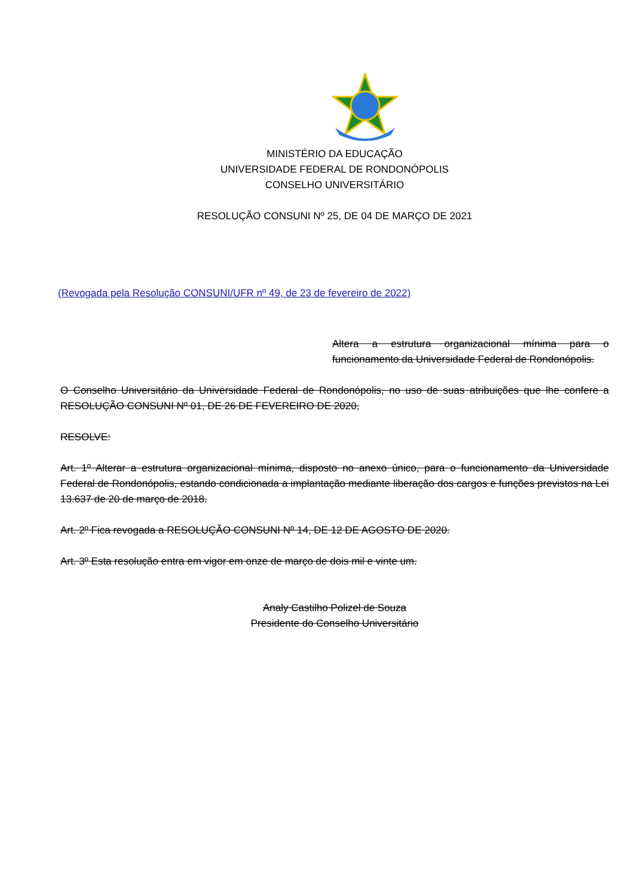MINISTÉRIO DA EDUCAÇÃO
UNIVERSIDADE FEDERAL DE RONDONÓPOLIS
CONSELHO UNIVERSITÁRIO
RESOLUÇÃO CONSUNI Nº 25, DE 04 DE MARÇO DE 2021
(Revogada pela Resolução CONSUNI/UFR nº 49, de 23 de fevereiro de 2022)
Altera a estrutura organizacional mínima para o funcionamento da Universidade Federal de Rondonópolis.
O Conselho Universitário da Universidade Federal de Rondonópolis, no uso de suas atribuições que lhe confere a RESOLUÇÃO CONSUNI Nº 01, DE 26 DE FEVEREIRO DE 2020,
RESOLVE:
Art. 1º Alterar a estrutura organizacional mínima, disposto no anexo único, para o funcionamento da Universidade Federal de Rondonópolis, estando condicionada a implantação mediante liberação dos cargos e funções previstos na Lei 13.637 de 20 de março de 2018.
Art. 2º Fica revogada a RESOLUÇÃO CONSUNI Nº 14, DE 12 DE AGOSTO DE 2020.
Art. 3º Esta resolução entra em vigor em onze de março de dois mil e vinte um.
Analy Castilho Polizel de Souza
Presidente do Conselho Universitário